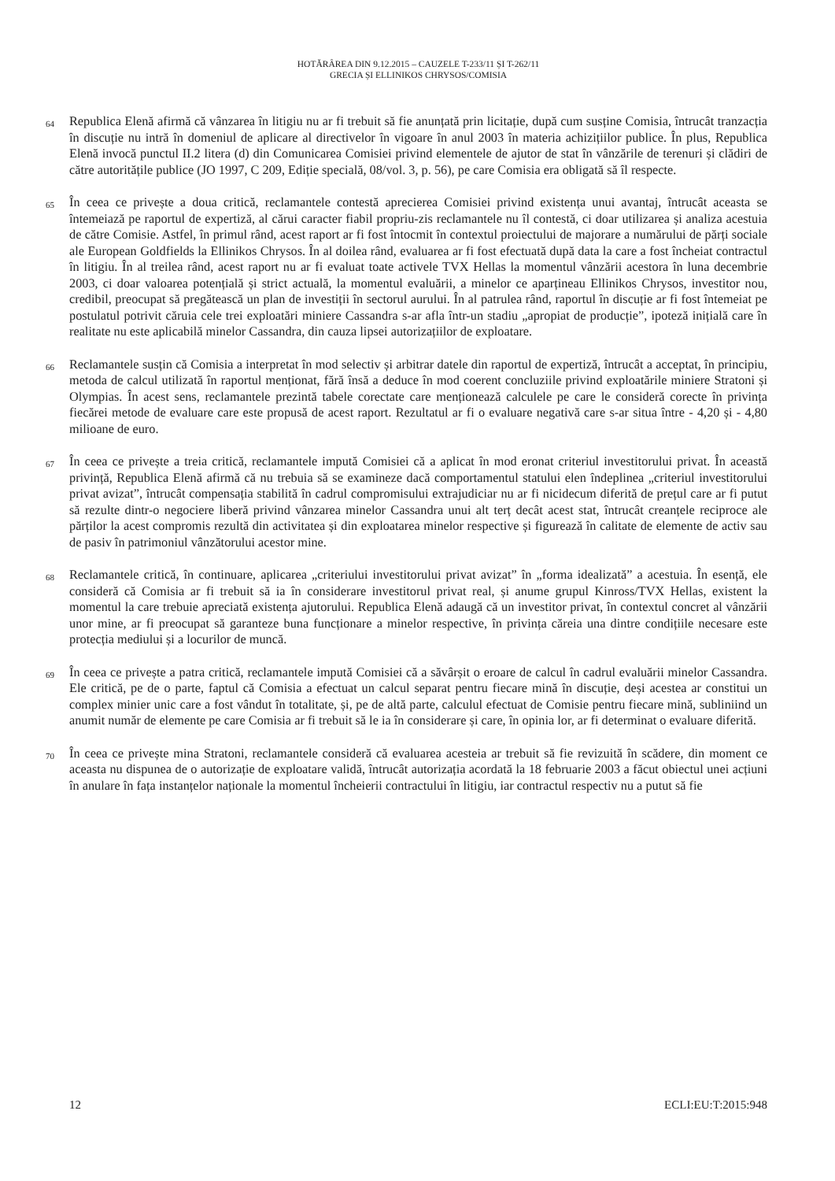HOTĂRÂREA DIN 9.12.2015 – CAUZELE T-233/11 ȘI T-262/11
GRECIA ȘI ELLINIKOS CHRYSOS/COMISIA
64
Republica Elenă afirmă că vânzarea în litigiu nu ar fi trebuit să fie anunțată prin licitație, după cum susține Comisia, întrucât tranzacția în discuție nu intră în domeniul de aplicare al directivelor în vigoare în anul 2003 în materia achizițiilor publice. În plus, Republica Elenă invocă punctul II.2 litera (d) din Comunicarea Comisiei privind elementele de ajutor de stat în vânzările de terenuri și clădiri de către autoritățile publice (JO 1997, C 209, Ediție specială, 08/vol. 3, p. 56), pe care Comisia era obligată să îl respecte.
65
În ceea ce privește a doua critică, reclamantele contestă aprecierea Comisiei privind existența unui avantaj, întrucât aceasta se întemeiază pe raportul de expertiză, al cărui caracter fiabil propriu-zis reclamantele nu îl contestă, ci doar utilizarea și analiza acestuia de către Comisie. Astfel, în primul rând, acest raport ar fi fost întocmit în contextul proiectului de majorare a numărului de părți sociale ale European Goldfields la Ellinikos Chrysos. În al doilea rând, evaluarea ar fi fost efectuată după data la care a fost încheiat contractul în litigiu. În al treilea rând, acest raport nu ar fi evaluat toate activele TVX Hellas la momentul vânzării acestora în luna decembrie 2003, ci doar valoarea potențială și strict actuală, la momentul evaluării, a minelor ce aparțineau Ellinikos Chrysos, investitor nou, credibil, preocupat să pregătească un plan de investiții în sectorul aurului. În al patrulea rând, raportul în discuție ar fi fost întemeiat pe postulatul potrivit căruia cele trei exploatări miniere Cassandra s-ar afla într-un stadiu „apropiat de producție”, ipoteză inițială care în realitate nu este aplicabilă minelor Cassandra, din cauza lipsei autorizațiilor de exploatare.
66
Reclamantele susțin că Comisia a interpretat în mod selectiv și arbitrar datele din raportul de expertiză, întrucât a acceptat, în principiu, metoda de calcul utilizată în raportul menționat, fără însă a deduce în mod coerent concluziile privind exploatările miniere Stratoni și Olympias. În acest sens, reclamantele prezintă tabele corectate care menționează calculele pe care le consideră corecte în privința fiecărei metode de evaluare care este propusă de acest raport. Rezultatul ar fi o evaluare negativă care s-ar situa între - 4,20 și - 4,80 milioane de euro.
67
În ceea ce privește a treia critică, reclamantele impută Comisiei că a aplicat în mod eronat criteriul investitorului privat. În această privință, Republica Elenă afirmă că nu trebuia să se examineze dacă comportamentul statului elen îndeplinea „criteriul investitorului privat avizat”, întrucât compensația stabilită în cadrul compromisului extrajudiciar nu ar fi nicidecum diferită de prețul care ar fi putut să rezulte dintr-o negociere liberă privind vânzarea minelor Cassandra unui alt terț decât acest stat, întrucât creanțele reciproce ale părților la acest compromis rezultă din activitatea și din exploatarea minelor respective și figurează în calitate de elemente de activ sau de pasiv în patrimoniul vânzătorului acestor mine.
68
Reclamantele critică, în continuare, aplicarea „criteriului investitorului privat avizat” în „forma idealizată” a acestuia. În esență, ele consideră că Comisia ar fi trebuit să ia în considerare investitorul privat real, și anume grupul Kinross/TVX Hellas, existent la momentul la care trebuie apreciată existența ajutorului. Republica Elenă adaugă că un investitor privat, în contextul concret al vânzării unor mine, ar fi preocupat să garanteze buna funcționare a minelor respective, în privința căreia una dintre condițiile necesare este protecția mediului și a locurilor de muncă.
69
În ceea ce privește a patra critică, reclamantele impută Comisiei că a săvârșit o eroare de calcul în cadrul evaluării minelor Cassandra. Ele critică, pe de o parte, faptul că Comisia a efectuat un calcul separat pentru fiecare mină în discuție, deși acestea ar constitui un complex minier unic care a fost vândut în totalitate, și, pe de altă parte, calculul efectuat de Comisie pentru fiecare mină, subliniind un anumit număr de elemente pe care Comisia ar fi trebuit să le ia în considerare și care, în opinia lor, ar fi determinat o evaluare diferită.
70
În ceea ce privește mina Stratoni, reclamantele consideră că evaluarea acesteia ar trebuit să fie revizuită în scădere, din moment ce aceasta nu dispunea de o autorizație de exploatare validă, întrucât autorizația acordată la 18 februarie 2003 a făcut obiectul unei acțiuni în anulare în fața instanțelor naționale la momentul încheierii contractului în litigiu, iar contractul respectiv nu a putut să fie
12 ECLI:EU:T:2015:948